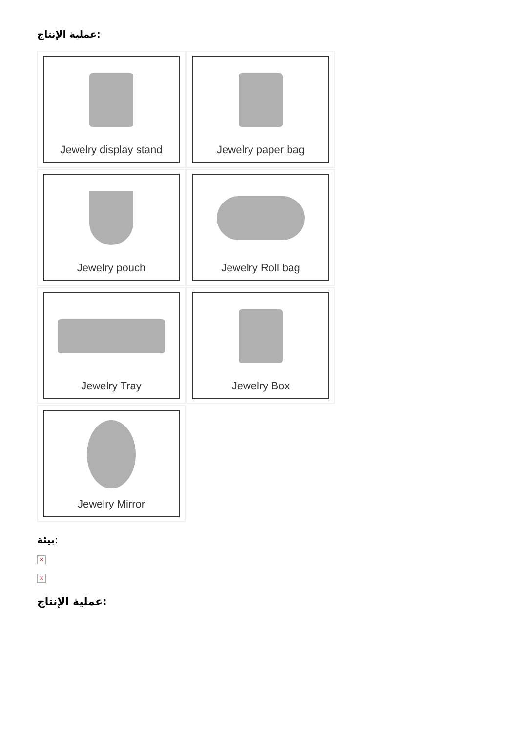عملية الإنتاج:
Jewelry display stand
Jewelry paper bag
Jewelry pouch
Jewelry Roll bag
Jewelry Tray
Jewelry Box
Jewelry Mirror
بيئة:
×
×
عملية الإنتاج: